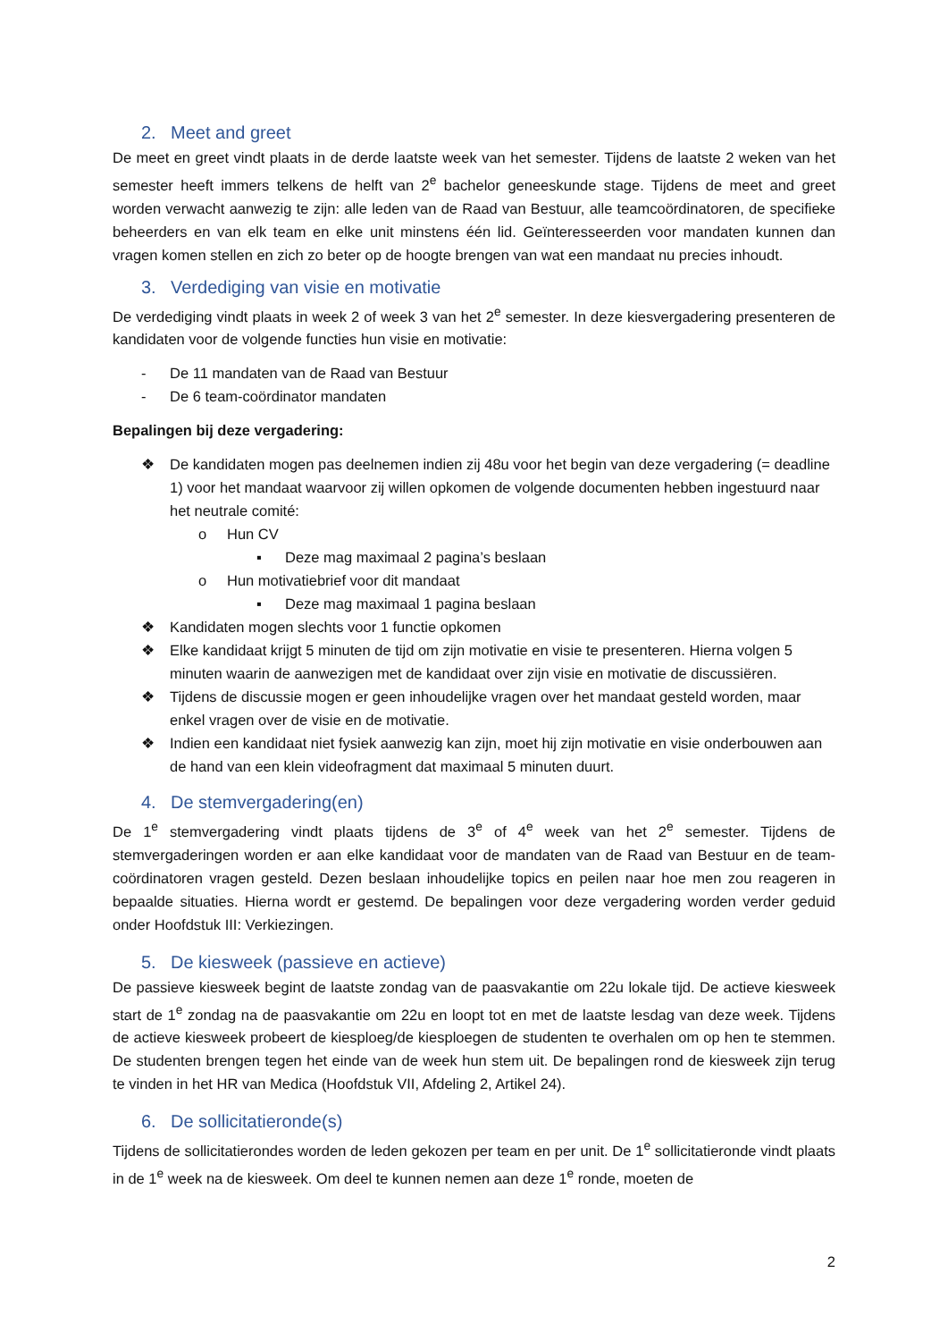2. Meet and greet
De meet en greet vindt plaats in de derde laatste week van het semester. Tijdens de laatste 2 weken van het semester heeft immers telkens de helft van 2<sup>e</sup> bachelor geneeskunde stage. Tijdens de meet and greet worden verwacht aanwezig te zijn: alle leden van de Raad van Bestuur, alle teamcoördinatoren, de specifieke beheerders en van elk team en elke unit minstens één lid. Geïnteresseerden voor mandaten kunnen dan vragen komen stellen en zich zo beter op de hoogte brengen van wat een mandaat nu precies inhoudt.
3. Verdediging van visie en motivatie
De verdediging vindt plaats in week 2 of week 3 van het 2<sup>e</sup> semester. In deze kiesvergadering presenteren de kandidaten voor de volgende functies hun visie en motivatie:
- De 11 mandaten van de Raad van Bestuur
- De 6 team-coördinator mandaten
Bepalingen bij deze vergadering:
❖ De kandidaten mogen pas deelnemen indien zij 48u voor het begin van deze vergadering (= deadline 1) voor het mandaat waarvoor zij willen opkomen de volgende documenten hebben ingestuurd naar het neutrale comité:
o Hun CV
▪ Deze mag maximaal 2 pagina’s beslaan
o Hun motivatiebrief voor dit mandaat
▪ Deze mag maximaal 1 pagina beslaan
❖ Kandidaten mogen slechts voor 1 functie opkomen
❖ Elke kandidaat krijgt 5 minuten de tijd om zijn motivatie en visie te presenteren. Hierna volgen 5 minuten waarin de aanwezigen met de kandidaat over zijn visie en motivatie de discussiëren.
❖ Tijdens de discussie mogen er geen inhoudelijke vragen over het mandaat gesteld worden, maar enkel vragen over de visie en de motivatie.
❖ Indien een kandidaat niet fysiek aanwezig kan zijn, moet hij zijn motivatie en visie onderbouwen aan de hand van een klein videofragment dat maximaal 5 minuten duurt.
4. De stemvergadering(en)
De 1<sup>e</sup> stemvergadering vindt plaats tijdens de 3<sup>e</sup> of 4<sup>e</sup> week van het 2<sup>e</sup> semester. Tijdens de stemvergaderingen worden er aan elke kandidaat voor de mandaten van de Raad van Bestuur en de team-coördinatoren vragen gesteld. Dezen beslaan inhoudelijke topics en peilen naar hoe men zou reageren in bepaalde situaties. Hierna wordt er gestemd. De bepalingen voor deze vergadering worden verder geduid onder Hoofdstuk III: Verkiezingen.
5. De kiesweek (passieve en actieve)
De passieve kiesweek begint de laatste zondag van de paasvakantie om 22u lokale tijd. De actieve kiesweek start de 1<sup>e</sup> zondag na de paasvakantie om 22u en loopt tot en met de laatste lesdag van deze week. Tijdens de actieve kiesweek probeert de kiesploeg/de kiesploegen de studenten te overhalen om op hen te stemmen. De studenten brengen tegen het einde van de week hun stem uit. De bepalingen rond de kiesweek zijn terug te vinden in het HR van Medica (Hoofdstuk VII, Afdeling 2, Artikel 24).
6. De sollicitatieronde(s)
Tijdens de sollicitatierondes worden de leden gekozen per team en per unit. De 1<sup>e</sup> sollicitatieronde vindt plaats in de 1<sup>e</sup> week na de kiesweek. Om deel te kunnen nemen aan deze 1<sup>e</sup> ronde, moeten de
2